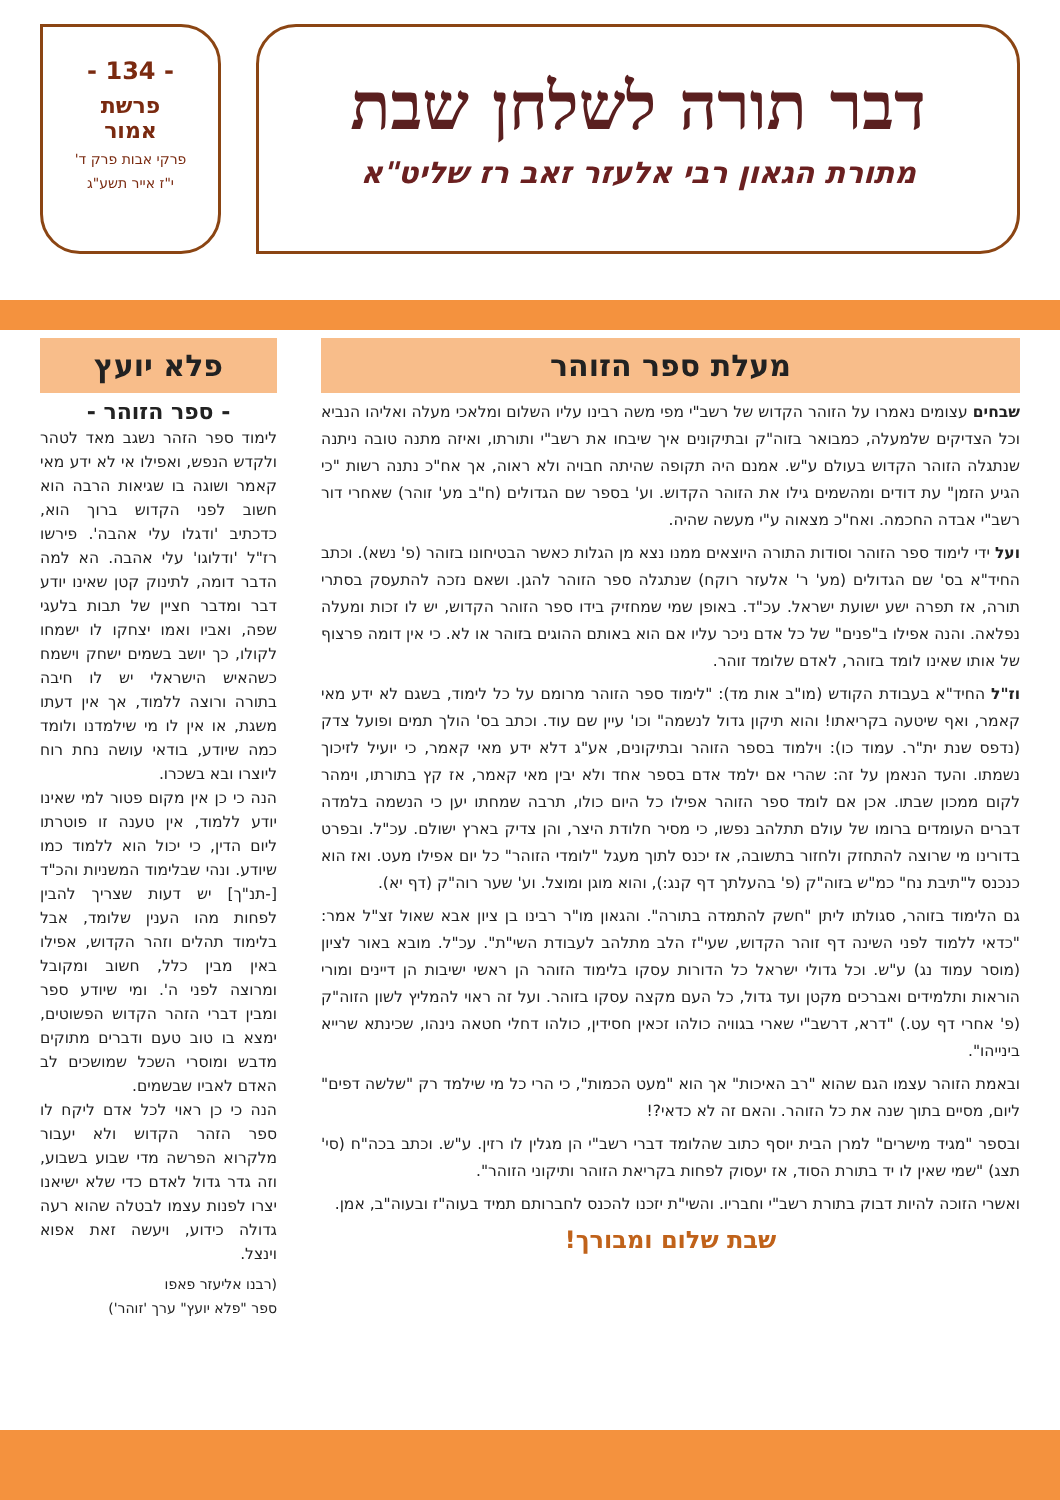דבר תורה לשלחן שבת
מתורת הגאון רבי אלעזר זאב רז שליט"א
- 134 -
פרשת
אמור
פרקי אבות פרק ד'
י"ז אייר תשע"ג
מעלת ספר הזוהר
שבחים עצומים נאמרו על הזוהר הקדוש של רשב"י מפי משה רבינו עליו השלום ומלאכי מעלה ואליהו הנביא וכל הצדיקים שלמעלה, כמבואר בזוה"ק ובתיקונים איך שיבחו את רשב"י ותורתו, ואיזה מתנה טובה ניתנה שנתגלה הזוהר הקדוש בעולם ע"ש. אמנם היה תקופה שהיתה חבויה ולא ראוה, אך אח"כ נתנה רשות "כי הגיע הזמן" עת דודים ומהשמים גילו את הזוהר הקדוש. וע' בספר שם הגדולים (ח"ב מע' זוהר) שאחרי דור רשב"י אבדה החכמה. ואח"כ מצאוה ע"י מעשה שהיה.
ועל ידי לימוד ספר הזוהר וסודות התורה היוצאים ממנו נצא מן הגלות כאשר הבטיחונו בזוהר (פ' נשא). וכתב החיד"א בס' שם הגדולים (מע' ר' אלעזר רוקח) שנתגלה ספר הזוהר להגן. ושאם נזכה להתעסק בסתרי תורה, אז תפרה ישע ישועת ישראל. עכ"ד. באופן שמי שמחזיק בידו ספר הזוהר הקדוש, יש לו זכות ומעלה נפלאה. והנה אפילו ב"פנים" של כל אדם ניכר עליו אם הוא באותם ההוגים בזוהר או לא. כי אין דומה פרצוף של אותו שאינו לומד בזוהר, לאדם שלומד זוהר.
וז"ל החיד"א בעבודת הקודש (מו"ב אות מד): "לימוד ספר הזוהר מרומם על כל לימוד, בשגם לא ידע מאי קאמר, ואף שיטעה בקריאתו! והוא תיקון גדול לנשמה" וכו' עיין שם עוד. וכתב בס' הולך תמים ופועל צדק (נדפס שנת ית"ר. עמוד כו): וילמוד בספר הזוהר ובתיקונים, אע"ג דלא ידע מאי קאמר, כי יועיל לזיכוך נשמתו. והעד הנאמן על זה: שהרי אם ילמד אדם בספר אחד ולא יבין מאי קאמר, אז קץ בתורתו, וימהר לקום ממכון שבתו. אכן אם לומד ספר הזוהר אפילו כל היום כולו, תרבה שמחתו יען כי הנשמה בלמדה דברים העומדים ברומו של עולם תתלהב נפשו, כי מסיר חלודת היצר, והן צדיק בארץ ישולם. עכ"ל. ובפרט בדורינו מי שרוצה להתחזק ולחזור בתשובה, אז יכנס לתוך מעגל "לומדי הזוהר" כל יום אפילו מעט. ואז הוא כנכנס ל"תיבת נח" כמ"ש בזוה"ק (פ' בהעלתך דף קנג:), והוא מוגן ומוצל. וע' שער רוה"ק (דף יא).
גם הלימוד בזוהר, סגולתו ליתן "חשק להתמדה בתורה". והגאון מו"ר רבינו בן ציון אבא שאול זצ"ל אמר: "כדאי ללמוד לפני השינה דף זוהר הקדוש, שעי"ז הלב מתלהב לעבודת השי"ת". עכ"ל. מובא באור לציון (מוסר עמוד נג) ע"ש. וכל גדולי ישראל כל הדורות עסקו בלימוד הזוהר הן ראשי ישיבות הן דיינים ומורי הוראות ותלמידים ואברכים מקטן ועד גדול, כל העם מקצה עסקו בזוהר. ועל זה ראוי להמליץ לשון הזוה"ק (פ' אחרי דף עט.) "דרא, דרשב"י שארי בגוויה כולהו זכאין חסידין, כולהו דחלי חטאה נינהו, שכינתא שרייא בינייהו".
ובאמת הזוהר עצמו הגם שהוא "רב האיכות" אך הוא "מעט הכמות", כי הרי כל מי שילמד רק "שלשה דפים" ליום, מסיים בתוך שנה את כל הזוהר. והאם זה לא כדאי?!
ובספר "מגיד מישרים" למרן הבית יוסף כתוב שהלומד דברי רשב"י הן מגלין לו רזין. ע"ש. וכתב בכה"ח (סי' תצג) "שמי שאין לו יד בתורת הסוד, אז יעסוק לפחות בקריאת הזוהר ותיקוני הזוהר".
ואשרי הזוכה להיות דבוק בתורת רשב"י וחבריו. והשי"ת יזכנו להכנס לחברותם תמיד בעוה"ז ובעוה"ב, אמן.
שבת שלום ומבורך!
פלא יועץ
- ספר הזוהר -
לימוד ספר הזהר נשגב מאד לטהר ולקדש הנפש, ואפילו אי לא ידע מאי קאמר ושוגה בו שגיאות הרבה הוא חשוב לפני הקדוש ברוך הוא, כדכתיב 'ודגלו עלי אהבה'. פירשו רז"ל 'ודלוגו' עלי אהבה. הא למה הדבר דומה, לתינוק קטן שאינו יודע דבר ומדבר חציין של תבות בלעגי שפה, ואביו ואמו יצחקו לו ישמחו לקולו, כך יושב בשמים ישחק וישמח כשהאיש הישראלי יש לו חיבה בתורה ורוצה ללמוד, אך אין דעתו משגת, או אין לו מי שילמדנו ולומד כמה שיודע, בודאי עושה נחת רוח ליוצרו ובא בשכרו.
הנה כי כן אין מקום פטור למי שאינו יודע ללמוד, אין טענה זו פוטרתו ליום הדין, כי יכול הוא ללמוד כמו שיודע. ונהי שבלימוד המשניות והכ"ד [-תנ"ך] יש דעות שצריך להבין לפחות מהו הענין שלומד, אבל בלימוד תהלים וזהר הקדוש, אפילו באין מבין כלל, חשוב ומקובל ומרוצה לפני ה'. ומי שיודע ספר ומבין דברי הזהר הקדוש הפשוטים, ימצא בו טוב טעם ודברים מתוקים מדבש ומוסרי השכל שמושכים לב האדם לאביו שבשמים.
הנה כי כן ראוי לכל אדם ליקח לו ספר הזהר הקדוש ולא יעבור מלקרוא הפרשה מדי שבוע בשבוע, וזה גדר גדול לאדם כדי שלא ישיאנו יצרו לפנות עצמו לבטלה שהוא רעה גדולה כידוע, ויעשה זאת אפוא וינצל.
(רבנו אליעזר פאפו
ספר "פלא יועץ" ערך 'זוהר')